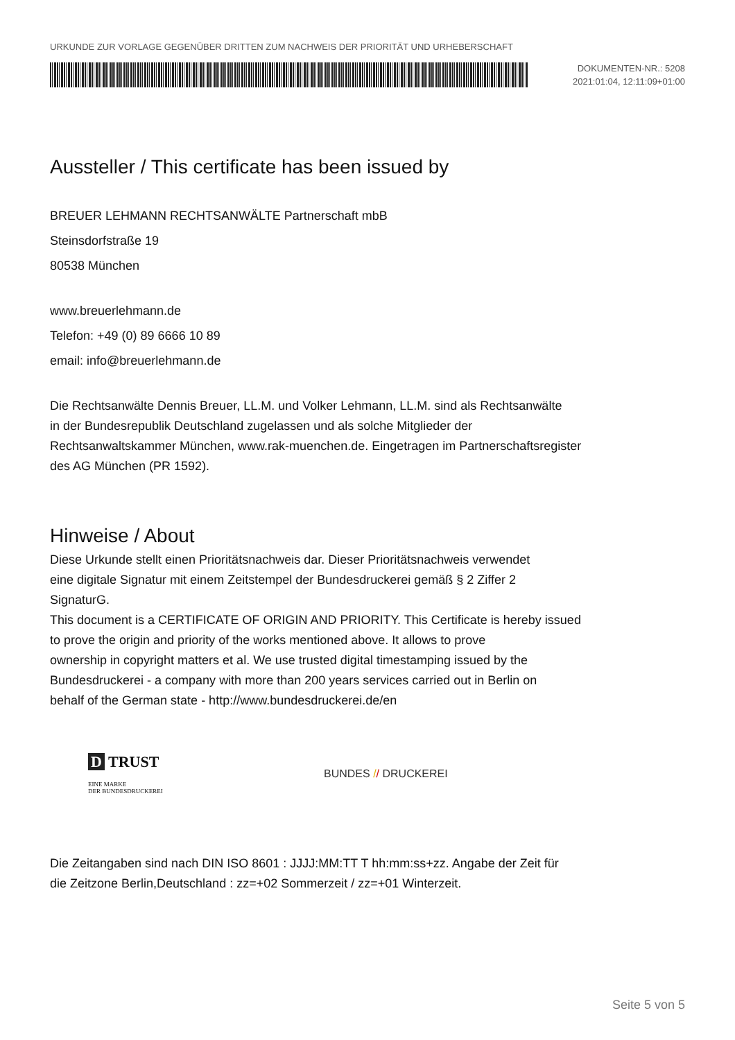URKUNDE ZUR VORLAGE GEGENÜBER DRITTEN ZUM NACHWEIS DER PRIORITÄT UND URHEBERSCHAFT
DOKUMENTEN-NR.: 5208
2021:01:04, 12:11:09+01:00
Aussteller / This certificate has been issued by
BREUER LEHMANN RECHTSANWÄLTE Partnerschaft mbB
Steinsdorfstraße 19
80538 München
www.breuerlehmann.de
Telefon: +49 (0) 89 6666 10 89
email: info@breuerlehmann.de
Die Rechtsanwälte Dennis Breuer, LL.M. und Volker Lehmann, LL.M. sind als Rechtsanwälte
in der Bundesrepublik Deutschland zugelassen und als solche Mitglieder der
Rechtsanwaltskammer München, www.rak-muenchen.de. Eingetragen im Partnerschaftsregister
des AG München (PR 1592).
Hinweise / About
Diese Urkunde stellt einen Prioritätsnachweis dar. Dieser Prioritätsnachweis verwendet
eine digitale Signatur mit einem Zeitstempel der Bundesdruckerei gemäß § 2 Ziffer 2
SignaturG.
This document is a CERTIFICATE OF ORIGIN AND PRIORITY. This Certificate is hereby issued
to prove the origin and priority of the works mentioned above. It allows to prove
ownership in copyright matters et al. We use trusted digital timestamping issued by the
Bundesdruckerei - a company with more than 200 years services carried out in Berlin on
behalf of the German state - http://www.bundesdruckerei.de/en
D TRUST
EINE MARKE
DER BUNDESDRUCKEREI
BUNDES // DRUCKEREI
Die Zeitangaben sind nach DIN ISO 8601 : JJJJ:MM:TT T hh:mm:ss+zz. Angabe der Zeit für
die Zeitzone Berlin,Deutschland : zz=+02 Sommerzeit / zz=+01 Winterzeit.
Seite 5 von 5